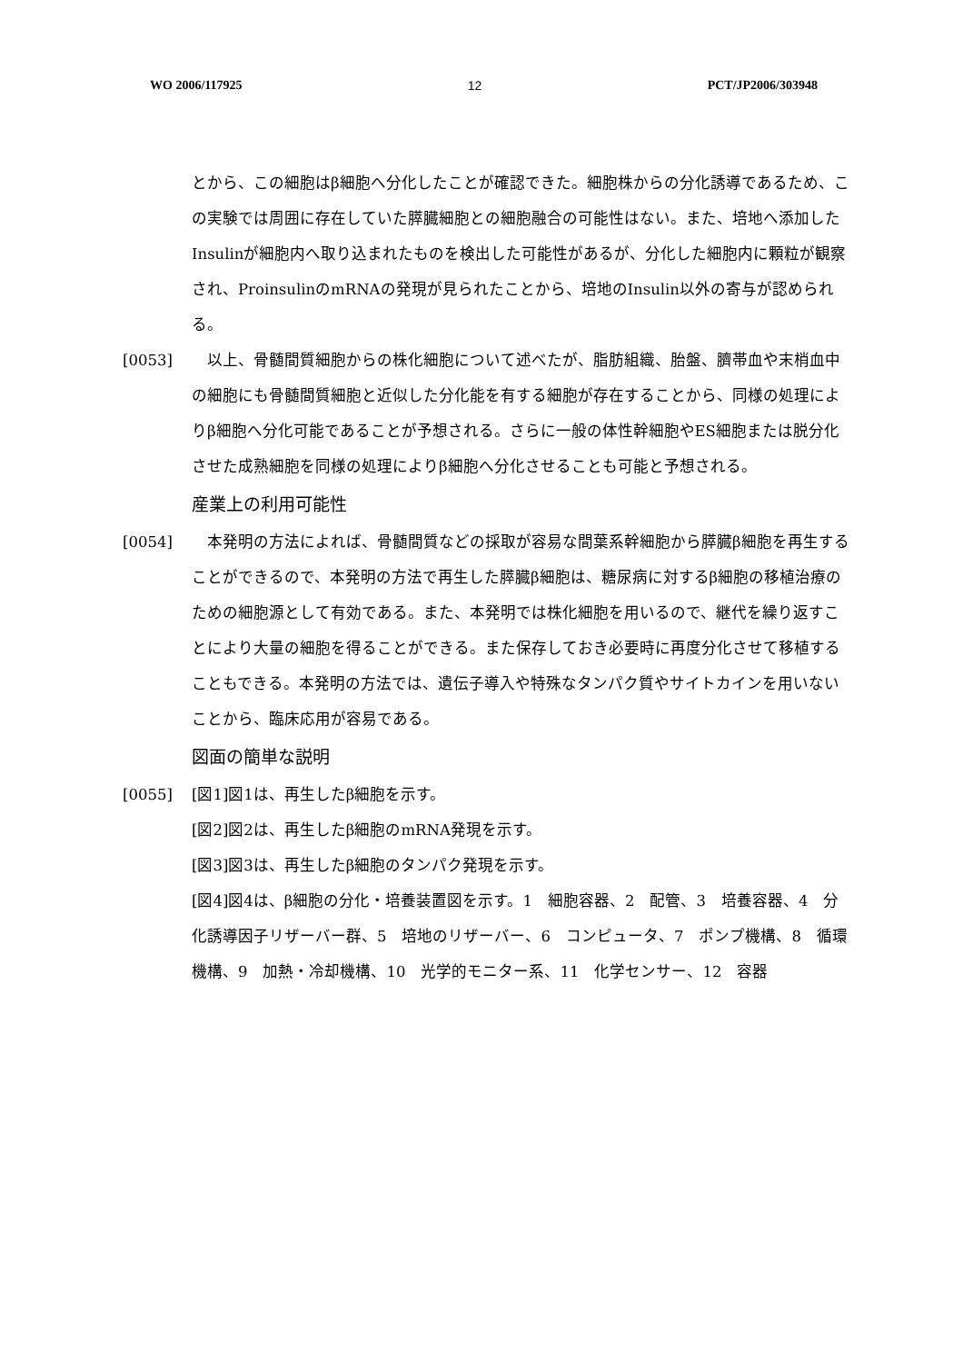WO 2006/117925 12 PCT/JP2006/303948
とから、この細胞はβ細胞へ分化したことが確認できた。細胞株からの分化誘導であるため、この実験では周囲に存在していた膵臓細胞との細胞融合の可能性はない。また、培地へ添加したInsulinが細胞内へ取り込まれたものを検出した可能性があるが、分化した細胞内に顆粒が観察され、ProinsulinのmRNAの発現が見られたことから、培地のInsulin以外の寄与が認められる。
[0053]　以上、骨髄間質細胞からの株化細胞について述べたが、脂肪組織、胎盤、臍帯血や末梢血中の細胞にも骨髄間質細胞と近似した分化能を有する細胞が存在することから、同様の処理によりβ細胞へ分化可能であることが予想される。さらに一般の体性幹細胞やES細胞または脱分化させた成熟細胞を同様の処理によりβ細胞へ分化させることも可能と予想される。
産業上の利用可能性
[0054]　本発明の方法によれば、骨髄間質などの採取が容易な間葉系幹細胞から膵臓β細胞を再生することができるので、本発明の方法で再生した膵臓β細胞は、糖尿病に対するβ細胞の移植治療のための細胞源として有効である。また、本発明では株化細胞を用いるので、継代を繰り返すことにより大量の細胞を得ることができる。また保存しておき必要時に再度分化させて移植することもできる。本発明の方法では、遺伝子導入や特殊なタンパク質やサイトカインを用いないことから、臨床応用が容易である。
図面の簡単な説明
[0055] [図1]図1は、再生したβ細胞を示す。
[図2]図2は、再生したβ細胞のmRNA発現を示す。
[図3]図3は、再生したβ細胞のタンパク発現を示す。
[図4]図4は、β細胞の分化・培養装置図を示す。1　細胞容器、2　配管、3　培養容器、4　分化誘導因子リザーバー群、5　培地のリザーバー、6　コンピュータ、7　ポンプ機構、8　循環機構、9　加熱・冷却機構、10　光学的モニター系、11　化学センサー、12　容器